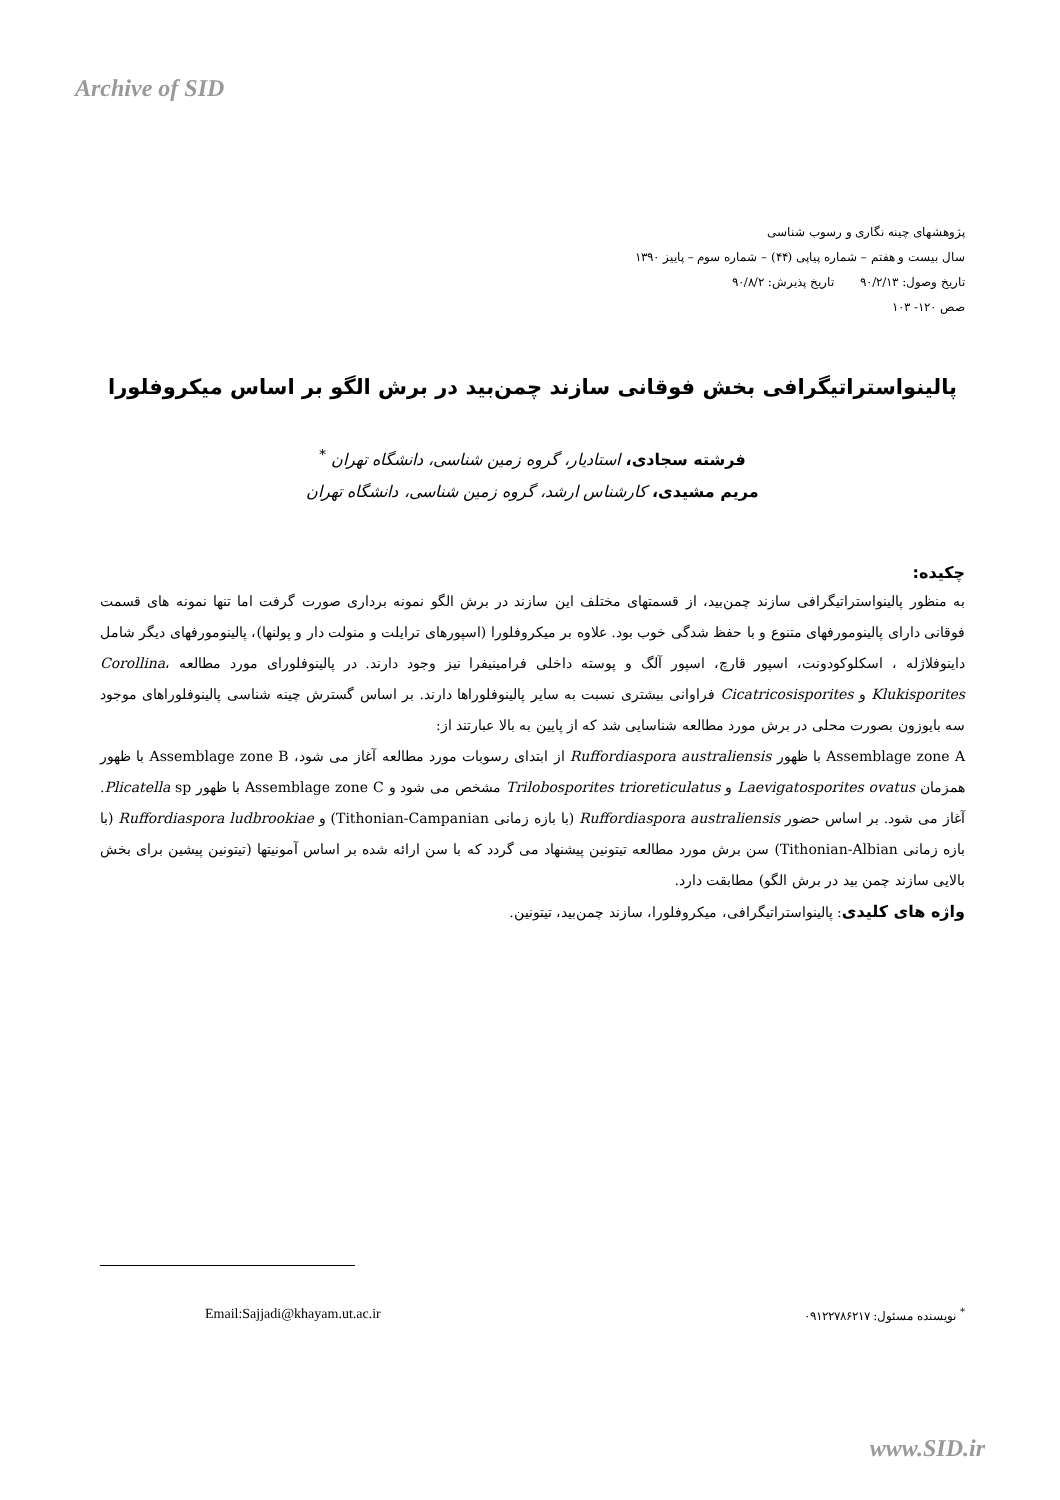Archive of SID
پژوهشهای چینه نگاری و رسوب شناسی
سال بیست و هفتم – شماره پیاپی (۴۴) – شماره سوم – پاییز ۱۳۹۰
تاریخ وصول: ۹۰/۲/۱۳ تاریخ پذیرش: ۹۰/۸/۲
صص ۱۲۰- ۱۰۳
پالینواستراتیگرافی بخش فوقانی سازند چمن‌بید در برش الگو بر اساس میکروفلورا
فرشته سجادی، استادیار، گروه زمین شناسی، دانشگاه تهران <sup>*</sup>
مریم مشیدی، کارشناس ارشد، گروه زمین شناسی، دانشگاه تهران
چکیده:
به منظور پالینواستراتیگرافی سازند چمن‌بید، از قسمتهای مختلف این سازند در برش الگو نمونه برداری صورت گرفت اما تنها نمونه های قسمت فوقانی دارای پالینومورفهای متنوع و با حفظ شدگی خوب بود. علاوه بر میکروفلورا (اسپورهای ترایلت و منولت دار و پولنها)، پالینومورفهای دیگر شامل داینوفلاژله ، اسکلوکودونت، اسپور قارچ، اسپور آلگ و پوسته داخلی فرامینیفرا نیز وجود دارند. در پالینوفلورای مورد مطالعه Corollina، Klukisporites و Cicatricosisporites فراوانی بیشتری نسبت به سایر پالینوفلوراها دارند. بر اساس گسترش چینه شناسی پالینوفلوراهای موجود سه بایوزون بصورت محلی در برش مورد مطالعه شناسایی شد که از پایین به بالا عبارتند از:
Assemblage zone A با ظهور Ruffordiaspora australiensis از ابتدای رسوبات مورد مطالعه آغاز می شود، Assemblage zone B با ظهور همزمان Laevigatosporites ovatus و Trilobosporites trioreticulatus مشخص می شود و Assemblage zone C با ظهور Plicatella sp. آغاز می شود. بر اساس حضور Ruffordiaspora australiensis (با بازه زمانی Tithonian-Campanian) و Ruffordiaspora ludbrookiae (با بازه زمانی Tithonian-Albian) سن برش مورد مطالعه تیتونین پیشنهاد می گردد که با سن ارائه شده بر اساس آمونیتها (تیتونین پیشین برای بخش بالایی سازند چمن بید در برش الگو) مطابقت دارد.
واژه های کلیدی: پالینواستراتیگرافی، میکروفلورا، سازند چمن‌بید، تیتونین.
<sup>*</sup> نویسنده مسئول: ۰۹۱۲۲۷۸۶۲۱۷ Email:Sajjadi@khayam.ut.ac.ir
www.SID.ir